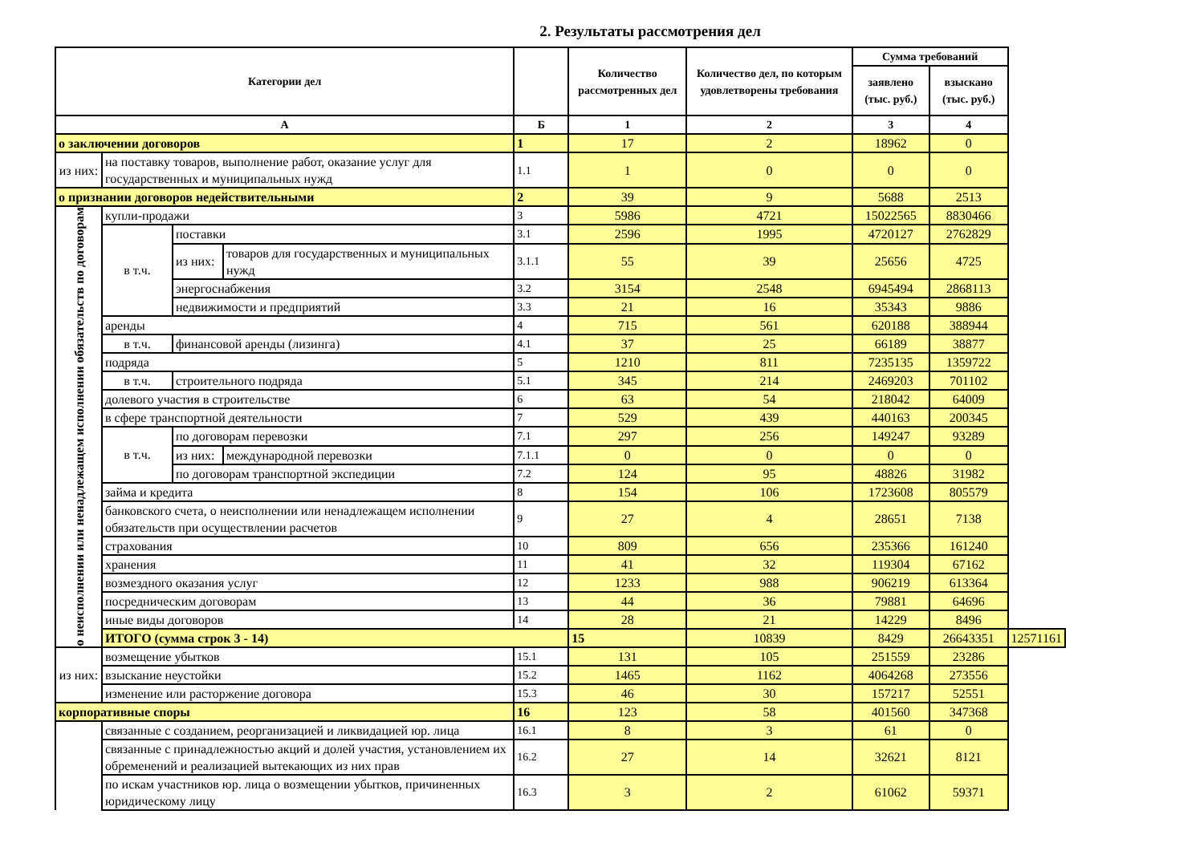2. Результаты рассмотрения дел
| Категории дел | | | | | Количество рассмотренных дел | Количество дел, по которым удовлетворены требования | Сумма требований | | |
| --- | --- | --- | --- | --- | --- | --- | --- | --- | --- |
| | | | | | | | заявлено (тыс. руб.) | взыскано (тыс. руб.) | |
| А | | | | Б | 1 | 2 | 3 | 4 | |
| о заключении договоров | | | | 1 | 17 | 2 | 18962 | 0 | |
| из них: | на поставку товаров, выполнение работ, оказание услуг для государственных и муниципальных нужд | | | 1.1 | 1 | 0 | 0 | 0 | |
| о признании договоров недействительными | | | | 2 | 39 | 9 | 5688 | 2513 | |
| о неисполнении или ненадлежащем исполнении обязательств по договорам | купли-продажи | | | 3 | 5986 | 4721 | 15022565 | 8830466 | |
| | в т.ч. | поставки | | 3.1 | 2596 | 1995 | 4720127 | 2762829 | |
| | | из них: | товаров для государственных и муниципальных нужд | 3.1.1 | 55 | 39 | 25656 | 4725 | |
| | | энергоснабжения | | 3.2 | 3154 | 2548 | 6945494 | 2868113 | |
| | | недвижимости и предприятий | | 3.3 | 21 | 16 | 35343 | 9886 | |
| | аренды | | | 4 | 715 | 561 | 620188 | 388944 | |
| | в т.ч. | финансовой аренды (лизинга) | | 4.1 | 37 | 25 | 66189 | 38877 | |
| | подряда | | | 5 | 1210 | 811 | 7235135 | 1359722 | |
| | в т.ч. | строительного подряда | | 5.1 | 345 | 214 | 2469203 | 701102 | |
| | долевого участия в строительстве | | | 6 | 63 | 54 | 218042 | 64009 | |
| | в сфере транспортной деятельности | | | 7 | 529 | 439 | 440163 | 200345 | |
| | в т.ч. | по договорам перевозки | | 7.1 | 297 | 256 | 149247 | 93289 | |
| | | из них: | международной перевозки | 7.1.1 | 0 | 0 | 0 | 0 | |
| | | по договорам транспортной экспедиции | | 7.2 | 124 | 95 | 48826 | 31982 | |
| | займа и кредита | | | 8 | 154 | 106 | 1723608 | 805579 | |
| | банковского счета, о неисполнении или ненадлежащем исполнении обязательств при осуществлении расчетов | | | 9 | 27 | 4 | 28651 | 7138 | |
| | страхования | | | 10 | 809 | 656 | 235366 | 161240 | |
| | хранения | | | 11 | 41 | 32 | 119304 | 67162 | |
| | возмездного оказания услуг | | | 12 | 1233 | 988 | 906219 | 613364 | |
| | посредническим договорам | | | 13 | 44 | 36 | 79881 | 64696 | |
| | иные виды договоров | | | 14 | 28 | 21 | 14229 | 8496 | |
| | ИТОГО (сумма строк 3 - 14) | | | | 15 | 10839 | 8429 | 26643351 | 12571161 |
| из них: | возмещение убытков | | | 15.1 | 131 | 105 | 251559 | 23286 | |
| | взыскание неустойки | | | 15.2 | 1465 | 1162 | 4064268 | 273556 | |
| | изменение или расторжение договора | | | 15.3 | 46 | 30 | 157217 | 52551 | |
| корпоративные споры | | | | 16 | 123 | 58 | 401560 | 347368 | |
| | связанные с созданием, реорганизацией и ликвидацией юр. лица | | | 16.1 | 8 | 3 | 61 | 0 | |
| | связанные с принадлежностью акций и долей участия, установлением их обременений и реализацией вытекающих из них прав | | | 16.2 | 27 | 14 | 32621 | 8121 | |
| | по искам участников юр. лица о возмещении убытков, причиненных юридическому лицу | | | 16.3 | 3 | 2 | 61062 | 59371 | |